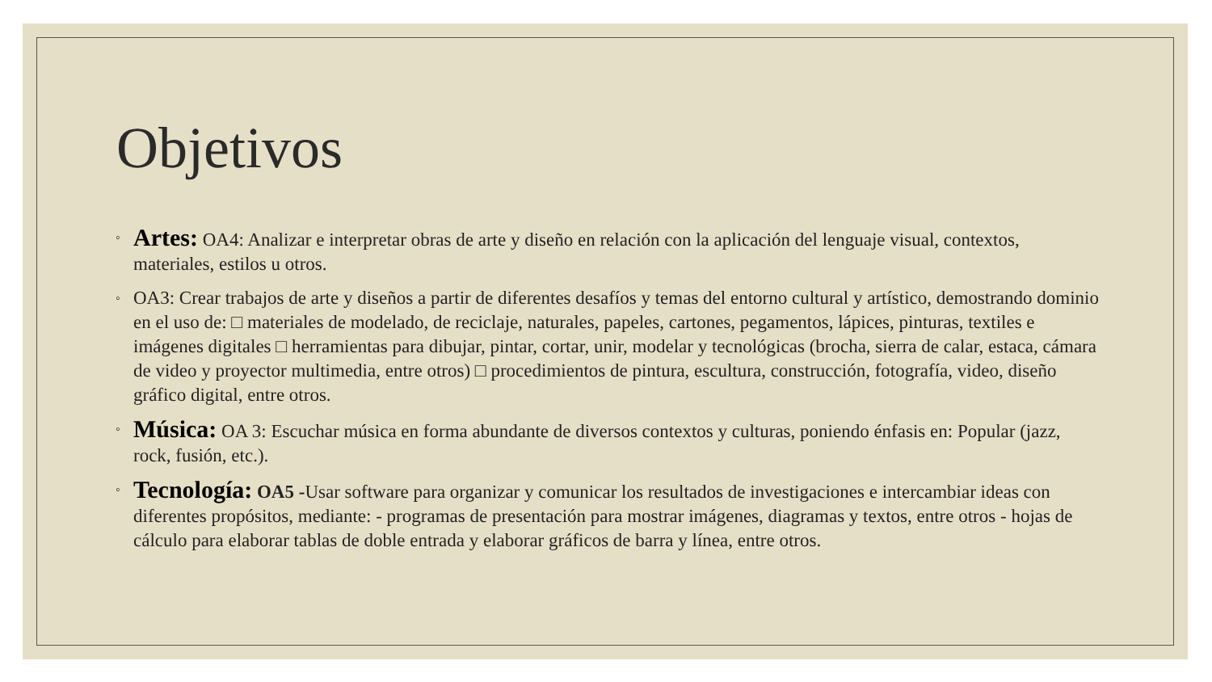Objetivos
◦ Artes: OA4: Analizar e interpretar obras de arte y diseño en relación con la aplicación del lenguaje visual, contextos, materiales, estilos u otros.
◦ OA3: Crear trabajos de arte y diseños a partir de diferentes desafíos y temas del entorno cultural y artístico, demostrando dominio en el uso de: □ materiales de modelado, de reciclaje, naturales, papeles, cartones, pegamentos, lápices, pinturas, textiles e imágenes digitales □ herramientas para dibujar, pintar, cortar, unir, modelar y tecnológicas (brocha, sierra de calar, estaca, cámara de video y proyector multimedia, entre otros) □ procedimientos de pintura, escultura, construcción, fotografía, video, diseño gráfico digital, entre otros.
◦ Música: OA 3: Escuchar música en forma abundante de diversos contextos y culturas, poniendo énfasis en: Popular (jazz, rock, fusión, etc.).
◦ Tecnología: OA5 -Usar software para organizar y comunicar los resultados de investigaciones e intercambiar ideas con diferentes propósitos, mediante: - programas de presentación para mostrar imágenes, diagramas y textos, entre otros - hojas de cálculo para elaborar tablas de doble entrada y elaborar gráficos de barra y línea, entre otros.